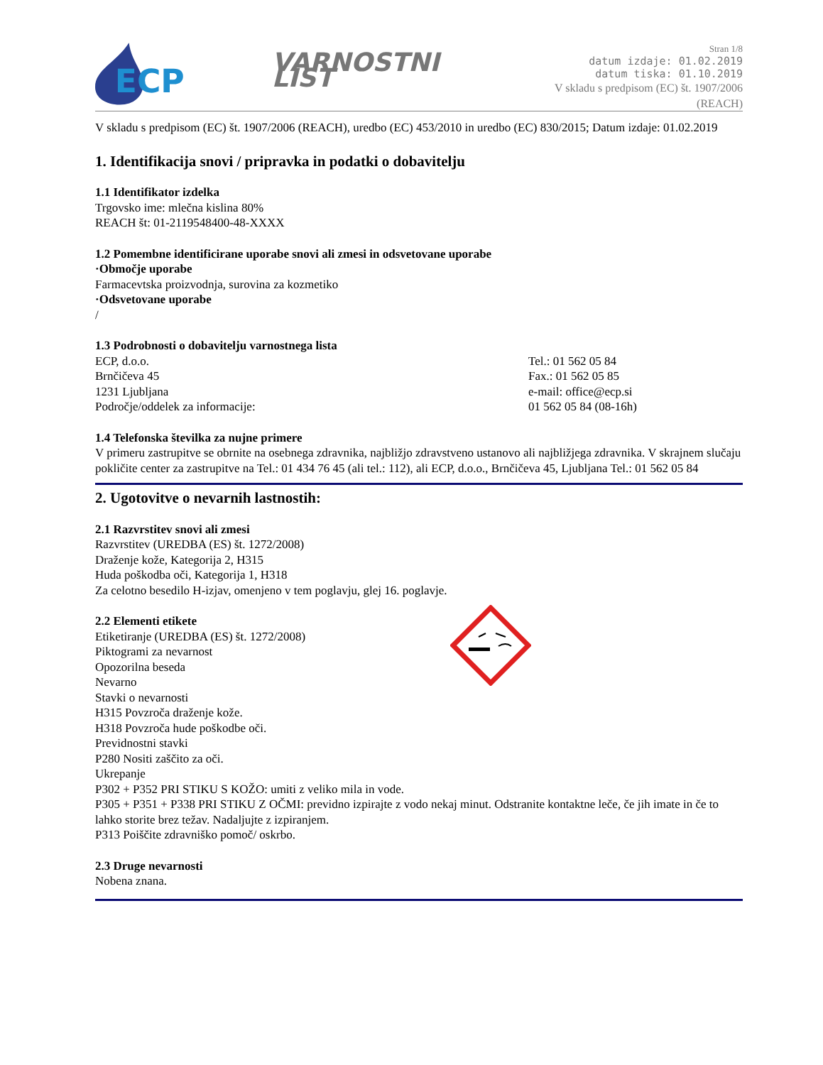ECP
VARNOSTNI LIST
Stran 1/8
datum izdaje: 01.02.2019
datum tiska: 01.10.2019
V skladu s predpisom (EC) št. 1907/2006 (REACH)
V skladu s predpisom (EC) št. 1907/2006 (REACH), uredbo (EC) 453/2010 in uredbo (EC) 830/2015; Datum izdaje: 01.02.2019
1. Identifikacija snovi / pripravka in podatki o dobavitelju
1.1 Identifikator izdelka
Trgovsko ime: mlečna kislina 80%
REACH št: 01-2119548400-48-XXXX
1.2 Pomembne identificirane uporabe snovi ali zmesi in odsvetovane uporabe
·Območje uporabe
Farmacevtska proizvodnja, surovina za kozmetiko
·Odsvetovane uporabe
/
1.3 Podrobnosti o dobavitelju varnostnega lista
ECP, d.o.o.
Brnčičeva 45
1231 Ljubljana
Področje/oddelek za informacije:
Tel.: 01 562 05 84
Fax.: 01 562 05 85
e-mail: office@ecp.si
01 562 05 84 (08-16h)
1.4 Telefonska številka za nujne primere
V primeru zastrupitve se obrnite na osebnega zdravnika, najbližjo zdravstveno ustanovo ali najbližjega zdravnika. V skrajnem slučaju pokličite center za zastrupitve na Tel.: 01 434 76 45 (ali tel.: 112), ali ECP, d.o.o., Brnčičeva 45, Ljubljana Tel.: 01 562 05 84
2. Ugotovitve o nevarnih lastnostih:
2.1 Razvrstitev snovi ali zmesi
Razvrstitev (UREDBA (ES) št. 1272/2008)
Draženje kože, Kategorija 2, H315
Huda poškodba oči, Kategorija 1, H318
Za celotno besedilo H-izjav, omenjeno v tem poglavju, glej 16. poglavje.
2.2 Elementi etikete
Etiketiranje (UREDBA (ES) št. 1272/2008)
Piktogrami za nevarnost
Opozorilna beseda
Nevarno
Stavki o nevarnosti
H315 Povzroča draženje kože.
H318 Povzroča hude poškodbe oči.
Previdnostni stavki
P280 Nositi zaščito za oči.
Ukrepanje
P302 + P352 PRI STIKU S KOŽO: umiti z veliko mila in vode.
P305 + P351 + P338 PRI STIKU Z OČMI: previdno izpirajte z vodo nekaj minut. Odstranite kontaktne leče, če jih imate in če to lahko storite brez težav. Nadaljujte z izpiranjem.
P313 Poiščite zdravniško pomoč/ oskrbo.
2.3 Druge nevarnosti
Nobena znana.